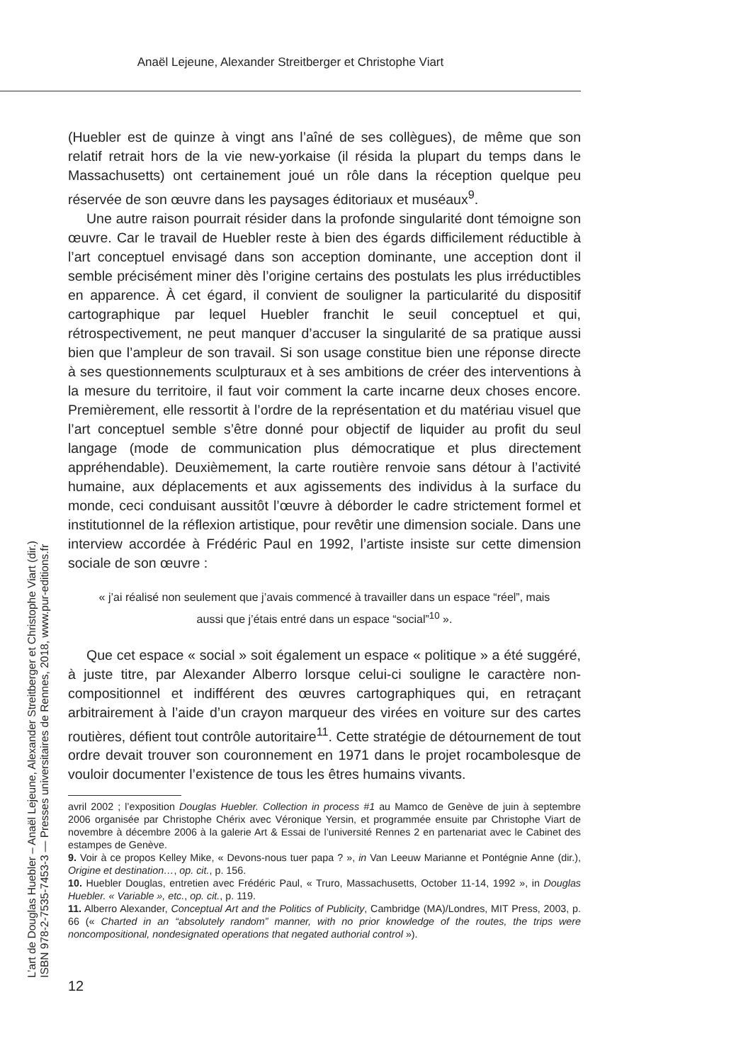Anaël Lejeune, Alexander Streitberger et Christophe Viart
(Huebler est de quinze à vingt ans l’aîné de ses collègues), de même que son relatif retrait hors de la vie new-yorkaise (il résida la plupart du temps dans le Massachusetts) ont certainement joué un rôle dans la réception quelque peu réservée de son œuvre dans les paysages éditoriaux et muséaux<sup>9</sup>.
Une autre raison pourrait résider dans la profonde singularité dont témoigne son œuvre. Car le travail de Huebler reste à bien des égards difficilement réductible à l’art conceptuel envisagé dans son acception dominante, une acception dont il semble précisément miner dès l’origine certains des postulats les plus irréductibles en apparence. À cet égard, il convient de souligner la particularité du dispositif cartographique par lequel Huebler franchit le seuil conceptuel et qui, rétrospectivement, ne peut manquer d’accuser la singularité de sa pratique aussi bien que l’ampleur de son travail. Si son usage constitue bien une réponse directe à ses questionnements sculpturaux et à ses ambitions de créer des interventions à la mesure du territoire, il faut voir comment la carte incarne deux choses encore. Premièrement, elle ressortit à l’ordre de la représentation et du matériau visuel que l’art conceptuel semble s’être donné pour objectif de liquider au profit du seul langage (mode de communication plus démocratique et plus directement appréhendable). Deuxièmement, la carte routière renvoie sans détour à l’activité humaine, aux déplacements et aux agissements des individus à la surface du monde, ceci conduisant aussitôt l’œuvre à déborder le cadre strictement formel et institutionnel de la réflexion artistique, pour revêtir une dimension sociale. Dans une interview accordée à Frédéric Paul en 1992, l’artiste insiste sur cette dimension sociale de son œuvre :
« j’ai réalisé non seulement que j’avais commencé à travailler dans un espace “réel”, mais aussi que j’étais entré dans un espace “social”<sup>10</sup> ».
Que cet espace « social » soit également un espace « politique » a été suggéré, à juste titre, par Alexander Alberro lorsque celui-ci souligne le caractère non-compositionnel et indifférent des œuvres cartographiques qui, en retraçant arbitrairement à l’aide d’un crayon marqueur des virées en voiture sur des cartes routières, défient tout contrôle autoritaire<sup>11</sup>. Cette stratégie de détournement de tout ordre devait trouver son couronnement en 1971 dans le projet rocambolesque de vouloir documenter l’existence de tous les êtres humains vivants.
avril 2002 ; l’exposition Douglas Huebler. Collection in process #1 au Mamco de Genève de juin à septembre 2006 organisée par Christophe Chérix avec Véronique Yersin, et programmée ensuite par Christophe Viart de novembre à décembre 2006 à la galerie Art & Essai de l’université Rennes 2 en partenariat avec le Cabinet des estampes de Genève.
9. Voir à ce propos Kelley Mike, « Devons-nous tuer papa ? », in Van Leeuw Marianne et Pontégnie Anne (dir.), Origine et destination…, op. cit., p. 156.
10. Huebler Douglas, entretien avec Frédéric Paul, « Truro, Massachusetts, October 11-14, 1992 », in Douglas Huebler. « Variable », etc., op. cit., p. 119.
11. Alberro Alexander, Conceptual Art and the Politics of Publicity, Cambridge (MA)/Londres, MIT Press, 2003, p. 66 (« Charted in an “absolutely random” manner, with no prior knowledge of the routes, the trips were noncompositional, nondesignated operations that negated authorial control »).
L’art de Douglas Huebler – Anaël Lejeune, Alexander Streitberger et Christophe Viart (dir.)
ISBN 978-2-7535-7453-3 — Presses universitaires de Rennes, 2018, www.pur-editions.fr
12